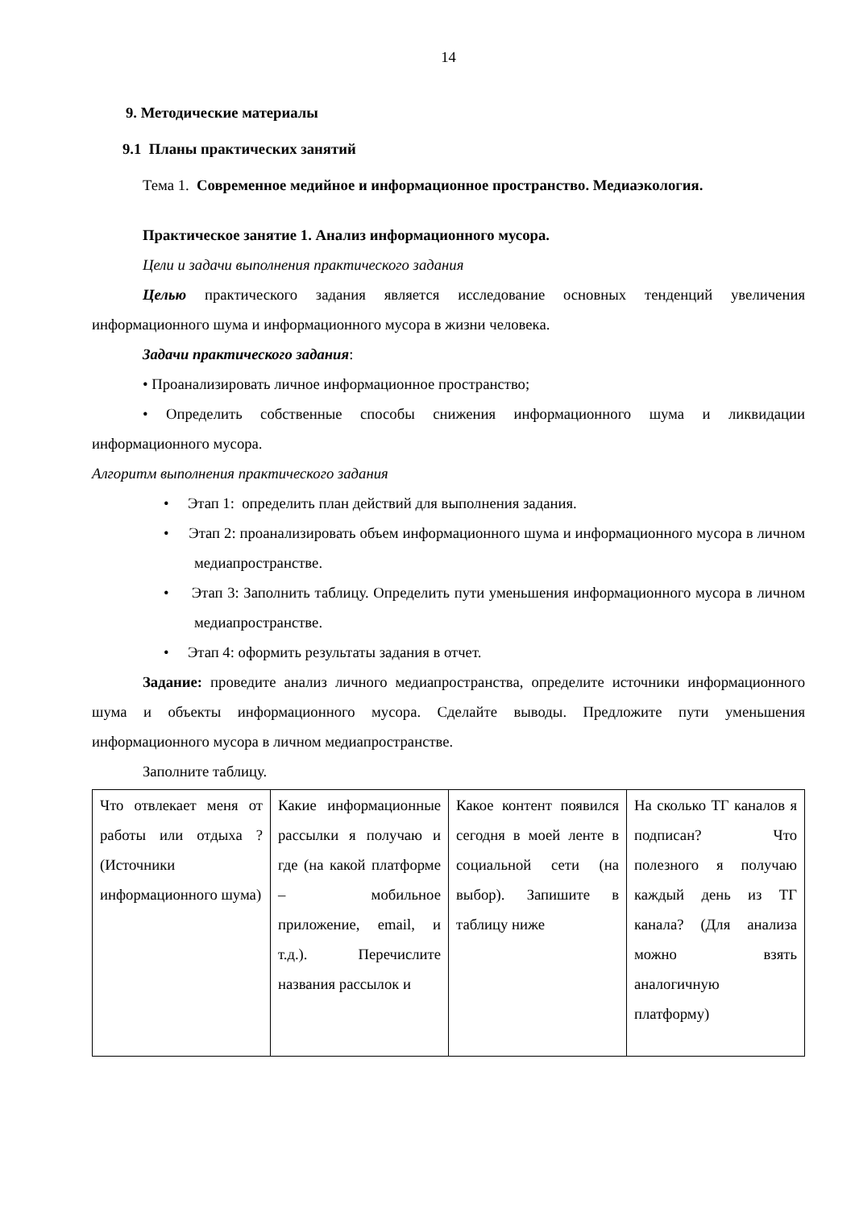14
9. Методические материалы
9.1 Планы практических занятий
Тема 1. Современное медийное и информационное пространство. Медиаэкология.
Практическое занятие 1. Анализ информационного мусора.
Цели и задачи выполнения практического задания
Целью практического задания является исследование основных тенденций увеличения информационного шума и информационного мусора в жизни человека.
Задачи практического задания:
• Проанализировать личное информационное пространство;
• Определить собственные способы снижения информационного шума и ликвидации информационного мусора.
Алгоритм выполнения практического задания
• Этап 1: определить план действий для выполнения задания.
• Этап 2: проанализировать объем информационного шума и информационного мусора в личном медиапространстве.
• Этап 3: Заполнить таблицу. Определить пути уменьшения информационного мусора в личном медиапространстве.
• Этап 4: оформить результаты задания в отчет.
Задание: проведите анализ личного медиапространства, определите источники информационного шума и объекты информационного мусора. Сделайте выводы. Предложите пути уменьшения информационного мусора в личном медиапространстве.
Заполните таблицу.
| Что отвлекает меня от работы или отдыха ? (Источники информационного шума) | Какие информационные рассылки я получаю и где (на какой платформе – мобильное приложение, email, и т.д.). Перечислите названия рассылок и | Какое контент появился сегодня в моей ленте в социальной сети (на выбор). Запишите в таблицу ниже | На сколько ТГ каналов я подписан? Что полезного я получаю каждый день из ТГ канала? (Для анализа можно взять аналогичную платформу) |